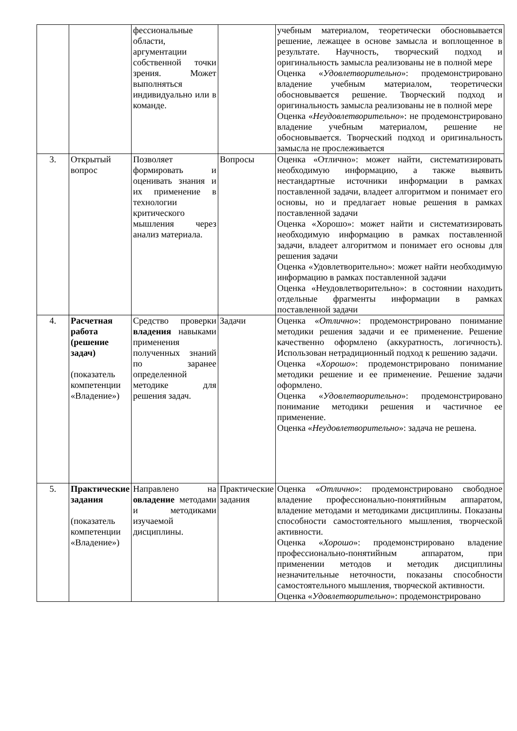| | | фессиональные области, аргументации собственной точки зрения. Может выполняться индивидуально или в команде. | | учебным материалом, теоретически обосновывается решение, лежащее в основе замысла и воплощенное в результате. Научность, творческий подход и оригинальность замысла реализованы не в полной мере Оценка « Удовлетворительно »: продемонстрировано владение учебным материалом, теоретически обосновывается решение. Творческий подход и оригинальность замысла реализованы не в полной мере Оценка « Неудовлетворительно »: не продемонстрировано владение учебным материалом, решение не обосновывается. Творческий подход и оригинальность замысла не прослеживается |
| 3. | Открытый вопрос | Позволяет формировать и оценивать знания и их применение в технологии критического мышления через анализ материала. | Вопросы | Оценка «Отлично»: может найти, систематизировать необходимую информацию, а также выявить нестандартные источники информации в рамках поставленной задачи, владеет алгоритмом и понимает его основы, но и предлагает новые решения в рамках поставленной задачи Оценка «Хорошо»: может найти и систематизировать необходимую информацию в рамках поставленной задачи, владеет алгоритмом и понимает его основы для решения задачи Оценка «Удовлетворительно»: может найти необходимую информацию в рамках поставленной задачи Оценка «Неудовлетворительно»: в состоянии находить отдельные фрагменты информации в рамках поставленной задачи |
| 4. | Расчетная работа (решение задач) (показатель компетенции «Владение») | Средство проверки владения навыками применения полученных знаний по заранее определенной методике для решения задач. | Задачи | Оценка « Отлично »: продемонстрировано понимание методики решения задачи и ее применение. Решение качественно оформлено (аккуратность, логичность). Использован нетрадиционный подход к решению задачи. Оценка « Хорошо »: продемонстрировано понимание методики решение и ее применение. Решение задачи оформлено. Оценка « Удовлетворительно »: продемонстрировано понимание методики решения и частичное ее применение. Оценка « Неудовлетворительно »: задача не решена. |
| 5. | Практические задания (показатель компетенции «Владение») | Направлено на овладение методами и методиками изучаемой дисциплины. | Практические задания | Оценка « Отлично »: продемонстрировано свободное владение профессионально-понятийным аппаратом, владение методами и методиками дисциплины. Показаны способности самостоятельного мышления, творческой активности. Оценка « Хорошо »: продемонстрировано владение профессионально-понятийным аппаратом, при применении методов и методик дисциплины незначительные неточности, показаны способности самостоятельного мышления, творческой активности. Оценка « Удовлетворительно »: продемонстрировано |